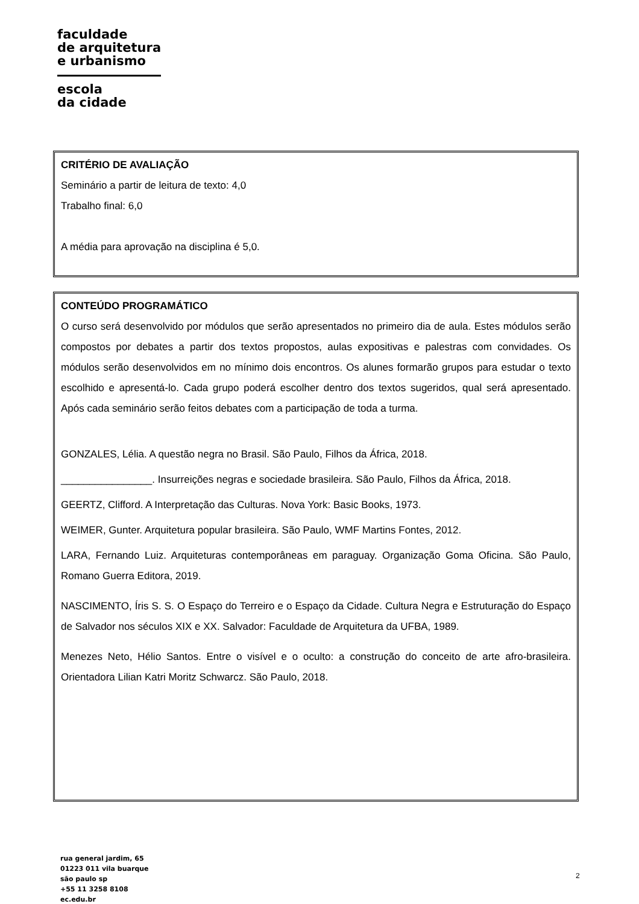faculdade
de arquitetura
e urbanismo
escola
da cidade
CRITÉRIO DE AVALIAÇÃO
Seminário a partir de leitura de texto: 4,0
Trabalho final: 6,0
A média para aprovação na disciplina é 5,0.
CONTEÚDO PROGRAMÁTICO
O curso será desenvolvido por módulos que serão apresentados no primeiro dia de aula. Estes módulos serão compostos por debates a partir dos textos propostos, aulas expositivas e palestras com convidades. Os módulos serão desenvolvidos em no mínimo dois encontros. Os alunes formarão grupos para estudar o texto escolhido e apresentá-lo. Cada grupo poderá escolher dentro dos textos sugeridos, qual será apresentado. Após cada seminário serão feitos debates com a participação de toda a turma.
GONZALES, Lélia. A questão negra no Brasil. São Paulo, Filhos da África, 2018.
________________. Insurreições negras e sociedade brasileira. São Paulo, Filhos da África, 2018.
GEERTZ, Clifford. A Interpretação das Culturas. Nova York: Basic Books, 1973.
WEIMER, Gunter. Arquitetura popular brasileira. São Paulo, WMF Martins Fontes, 2012.
LARA, Fernando Luiz. Arquiteturas contemporâneas em paraguay. Organização Goma Oficina. São Paulo, Romano Guerra Editora, 2019.
NASCIMENTO, Íris S. S. O Espaço do Terreiro e o Espaço da Cidade. Cultura Negra e Estruturação do Espaço de Salvador nos séculos XIX e XX. Salvador: Faculdade de Arquitetura da UFBA, 1989.
Menezes Neto, Hélio Santos. Entre o visível e o oculto: a construção do conceito de arte afro-brasileira. Orientadora Lilian Katri Moritz Schwarcz. São Paulo, 2018.
rua general jardim, 65
01223 011 vila buarque
são paulo sp
+55 11 3258 8108
ec.edu.br
2